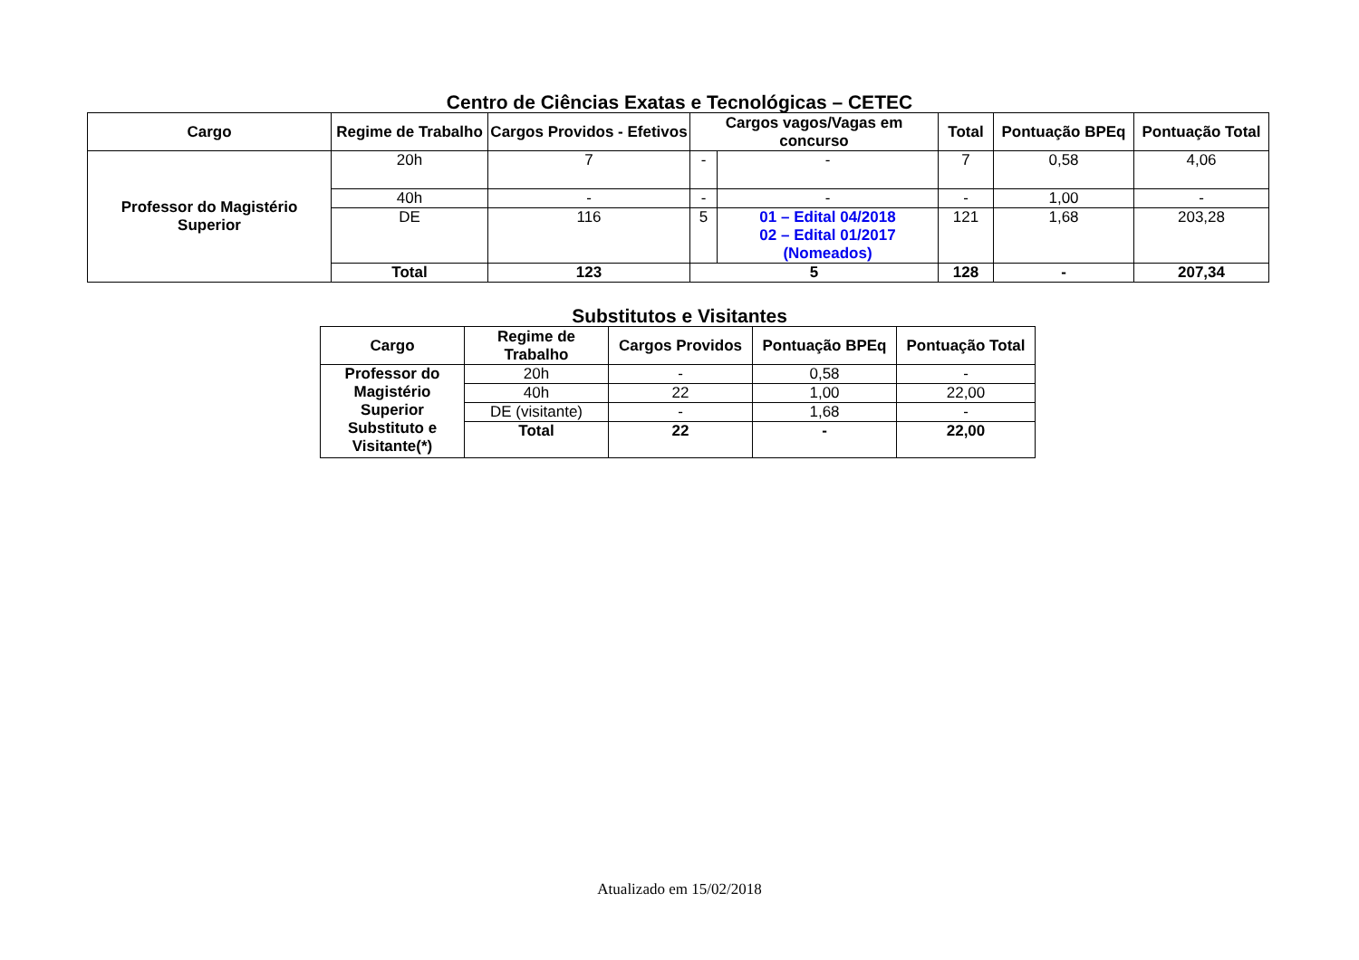Centro de Ciências Exatas e Tecnológicas – CETEC
| Cargo | Regime de Trabalho | Cargos Providos - Efetivos | Cargos vagos/Vagas em concurso | | Total | Pontuação BPEq | Pontuação Total |
| --- | --- | --- | --- | --- | --- | --- | --- |
| Professor do Magistério Superior | 20h | 7 | - | - | 7 | 0,58 | 4,06 |
| | 40h | - | - | - | - | 1,00 | - |
| | DE | 116 | 5 | 01 – Edital 04/2018 02 – Edital 01/2017 (Nomeados) | 121 | 1,68 | 203,28 |
| | Total | 123 | 5 | | 128 | - | 207,34 |
Substitutos e Visitantes
| Cargo | Regime de Trabalho | Cargos Providos | Pontuação BPEq | Pontuação Total |
| --- | --- | --- | --- | --- |
| Professor do Magistério Superior Substituto e Visitante(*) | 20h | - | 0,58 | - |
| | 40h | 22 | 1,00 | 22,00 |
| | DE (visitante) | - | 1,68 | - |
| | Total | 22 | - | 22,00 |
Atualizado em 15/02/2018